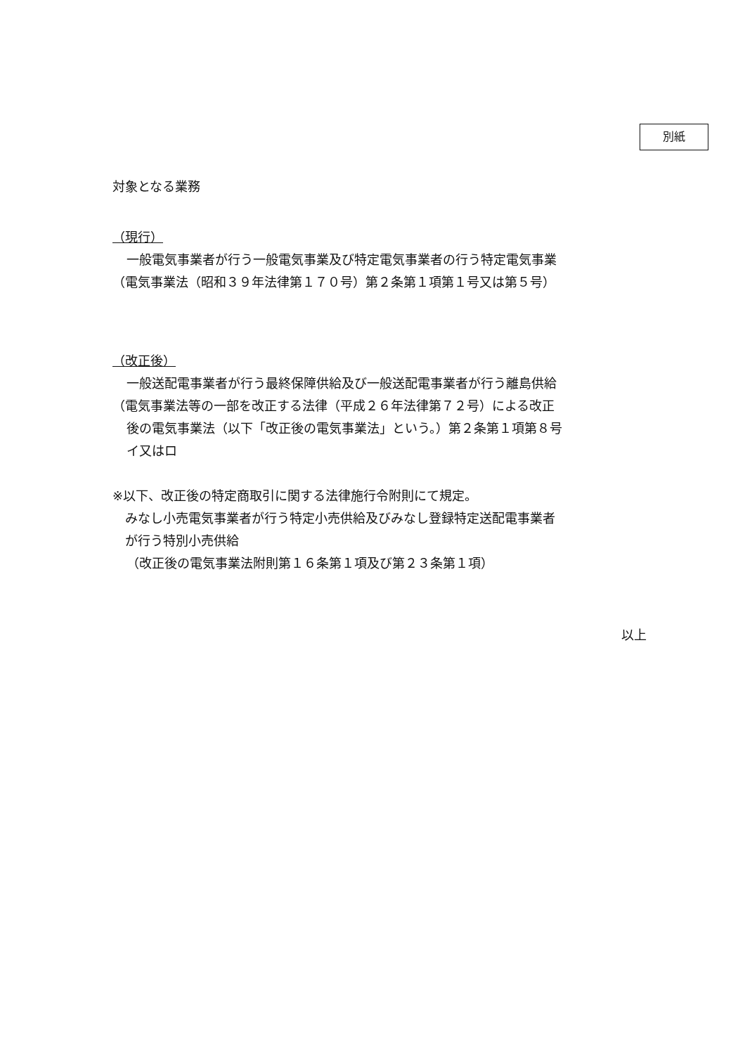別紙
対象となる業務
（現行）
一般電気事業者が行う一般電気事業及び特定電気事業者の行う特定電気事業
（電気事業法（昭和３９年法律第１７０号）第２条第１項第１号又は第５号）
（改正後）
一般送配電事業者が行う最終保障供給及び一般送配電事業者が行う離島供給
（電気事業法等の一部を改正する法律（平成２６年法律第７２号）による改正
後の電気事業法（以下「改正後の電気事業法」という。）第２条第１項第８号
イ又はロ
※以下、改正後の特定商取引に関する法律施行令附則にて規定。
みなし小売電気事業者が行う特定小売供給及びみなし登録特定送配電事業者
が行う特別小売供給
（改正後の電気事業法附則第１６条第１項及び第２３条第１項）
以上